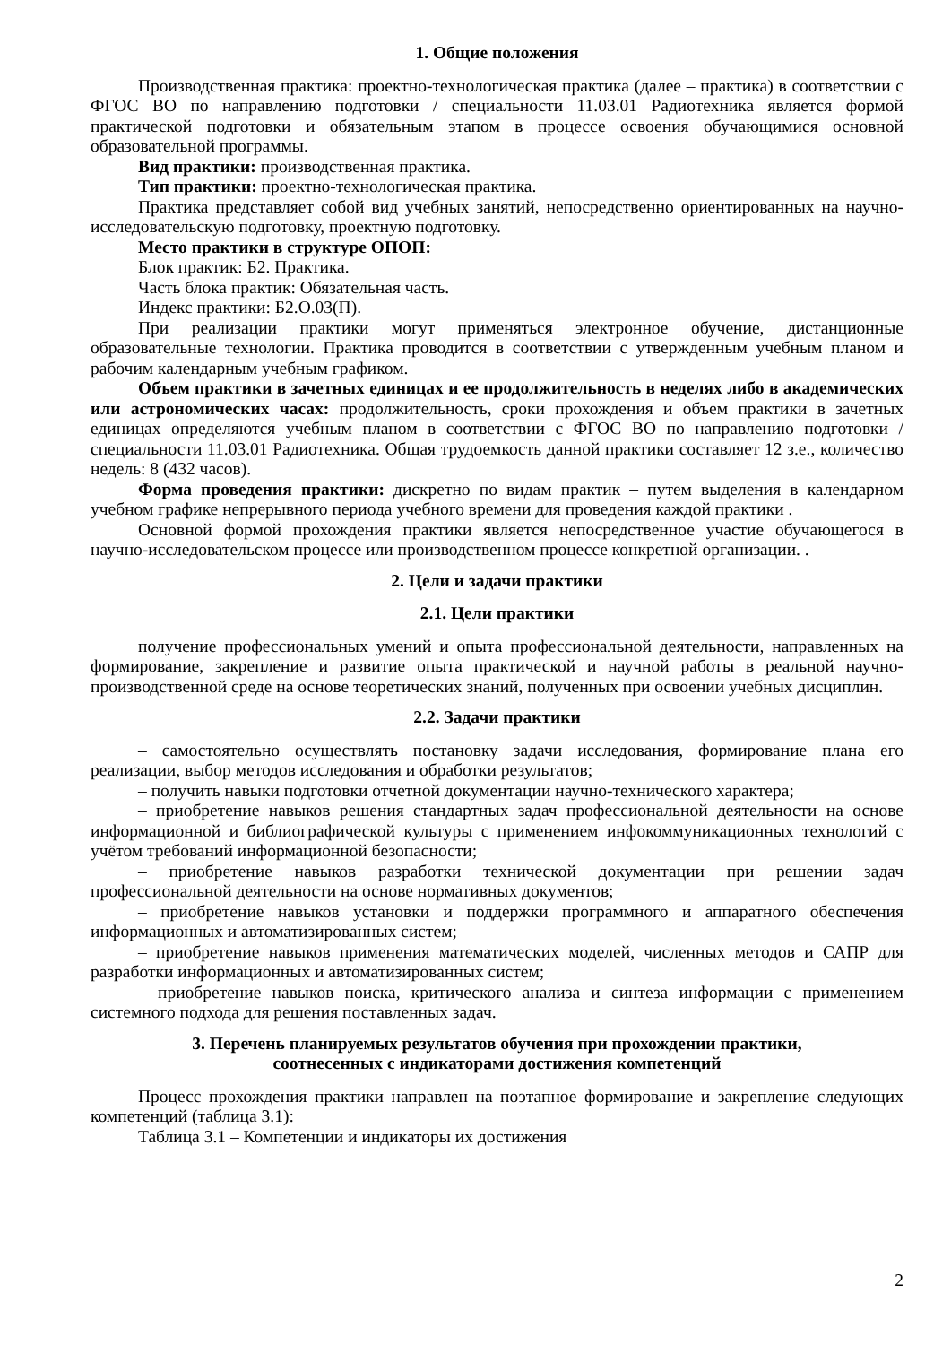1. Общие положения
Производственная практика: проектно-технологическая практика (далее – практика) в соответствии с ФГОС ВО по направлению подготовки / специальности 11.03.01 Радиотехника является формой практической подготовки и обязательным этапом в процессе освоения обучающимися основной образовательной программы.
Вид практики: производственная практика.
Тип практики: проектно-технологическая практика.
Практика представляет собой вид учебных занятий, непосредственно ориентированных на научно-исследовательскую подготовку, проектную подготовку.
Место практики в структуре ОПОП:
Блок практик: Б2. Практика.
Часть блока практик: Обязательная часть.
Индекс практики: Б2.О.03(П).
При реализации практики могут применяться электронное обучение, дистанционные образовательные технологии. Практика проводится в соответствии с утвержденным учебным планом и рабочим календарным учебным графиком.
Объем практики в зачетных единицах и ее продолжительность в неделях либо в академических или астрономических часах: продолжительность, сроки прохождения и объем практики в зачетных единицах определяются учебным планом в соответствии с ФГОС ВО по направлению подготовки / специальности 11.03.01 Радиотехника. Общая трудоемкость данной практики составляет 12 з.е., количество недель: 8 (432 часов).
Форма проведения практики: дискретно по видам практик – путем выделения в календарном учебном графике непрерывного периода учебного времени для проведения каждой практики .
Основной формой прохождения практики является непосредственное участие обучающегося в научно-исследовательском процессе или производственном процессе конкретной организации. .
2. Цели и задачи практики
2.1. Цели практики
получение профессиональных умений и опыта профессиональной деятельности, направленных на формирование, закрепление и развитие опыта практической и научной работы в реальной научно-производственной среде на основе теоретических знаний, полученных при освоении учебных дисциплин.
2.2. Задачи практики
– самостоятельно осуществлять постановку задачи исследования, формирование плана его реализации, выбор методов исследования и обработки результатов;
– получить навыки подготовки отчетной документации научно-технического характера;
– приобретение навыков решения стандартных задач профессиональной деятельности на основе информационной и библиографической культуры с применением инфокоммуникационных технологий с учётом требований информационной безопасности;
– приобретение навыков разработки технической документации при решении задач профессиональной деятельности на основе нормативных документов;
– приобретение навыков установки и поддержки программного и аппаратного обеспечения информационных и автоматизированных систем;
– приобретение навыков применения математических моделей, численных методов и САПР для разработки информационных и автоматизированных систем;
– приобретение навыков поиска, критического анализа и синтеза информации с применением системного подхода для решения поставленных задач.
3. Перечень планируемых результатов обучения при прохождении практики,
соотнесенных с индикаторами достижения компетенций
Процесс прохождения практики направлен на поэтапное формирование и закрепление следующих компетенций (таблица 3.1):
Таблица 3.1 – Компетенции и индикаторы их достижения
2